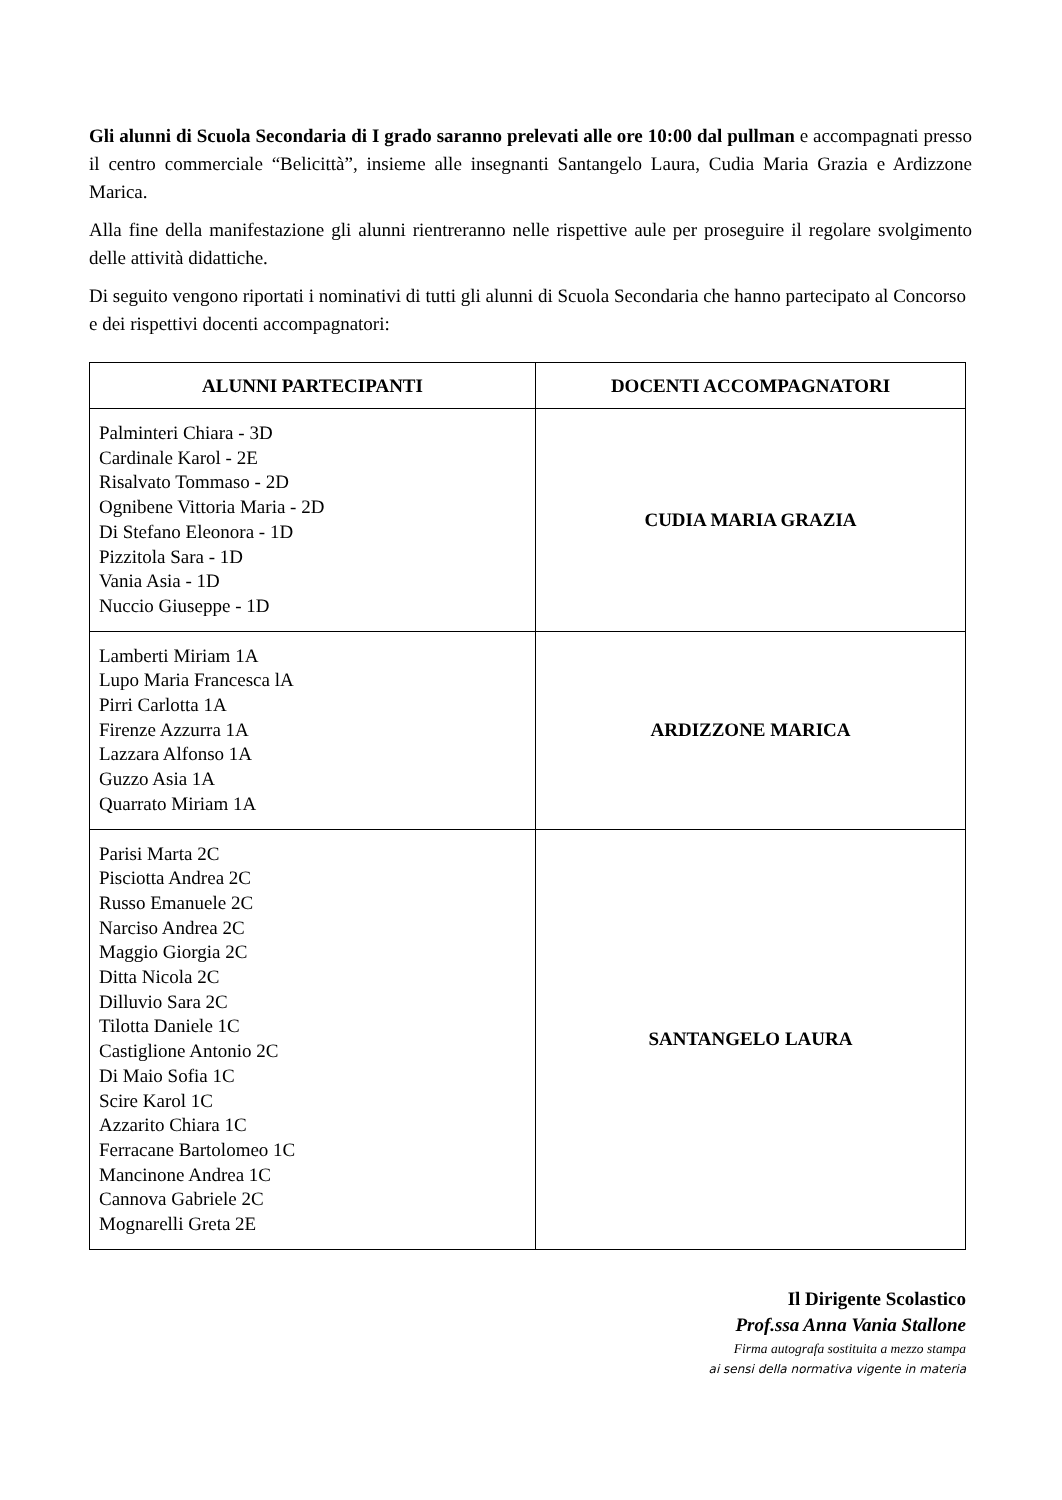Gli alunni di Scuola Secondaria di I grado saranno prelevati alle ore 10:00 dal pullman e accompagnati presso il centro commerciale “Belicittà”, insieme alle insegnanti Santangelo Laura, Cudia Maria Grazia e Ardizzone Marica.
Alla fine della manifestazione gli alunni rientreranno nelle rispettive aule per proseguire il regolare svolgimento delle attività didattiche.
Di seguito vengono riportati i nominativi di tutti gli alunni di Scuola Secondaria che hanno partecipato al Concorso e dei rispettivi docenti accompagnatori:
| ALUNNI PARTECIPANTI | DOCENTI ACCOMPAGNATORI |
| --- | --- |
| Palminteri Chiara - 3D Cardinale Karol - 2E Risalvato Tommaso - 2D Ognibene Vittoria Maria - 2D Di Stefano Eleonora - 1D Pizzitola Sara - 1D Vania Asia - 1D Nuccio Giuseppe - 1D | CUDIA MARIA GRAZIA |
| Lamberti Miriam 1A Lupo Maria Francesca lA Pirri Carlotta 1A Firenze Azzurra 1A Lazzara Alfonso 1A Guzzo Asia 1A Quarrato Miriam 1A | ARDIZZONE MARICA |
| Parisi Marta 2C Pisciotta Andrea 2C Russo Emanuele 2C Narciso Andrea 2C Maggio Giorgia 2C Ditta Nicola 2C Dilluvio Sara 2C Tilotta Daniele 1C Castiglione Antonio 2C Di Maio Sofia 1C Scire Karol 1C Azzarito Chiara 1C Ferracane Bartolomeo 1C Mancinone Andrea 1C Cannova Gabriele 2C Mognarelli Greta 2E | SANTANGELO LAURA |
Il Dirigente Scolastico
Prof.ssa Anna Vania Stallone
Firma autografa sostituita a mezzo stampa
ai sensi della normativa vigente in materia